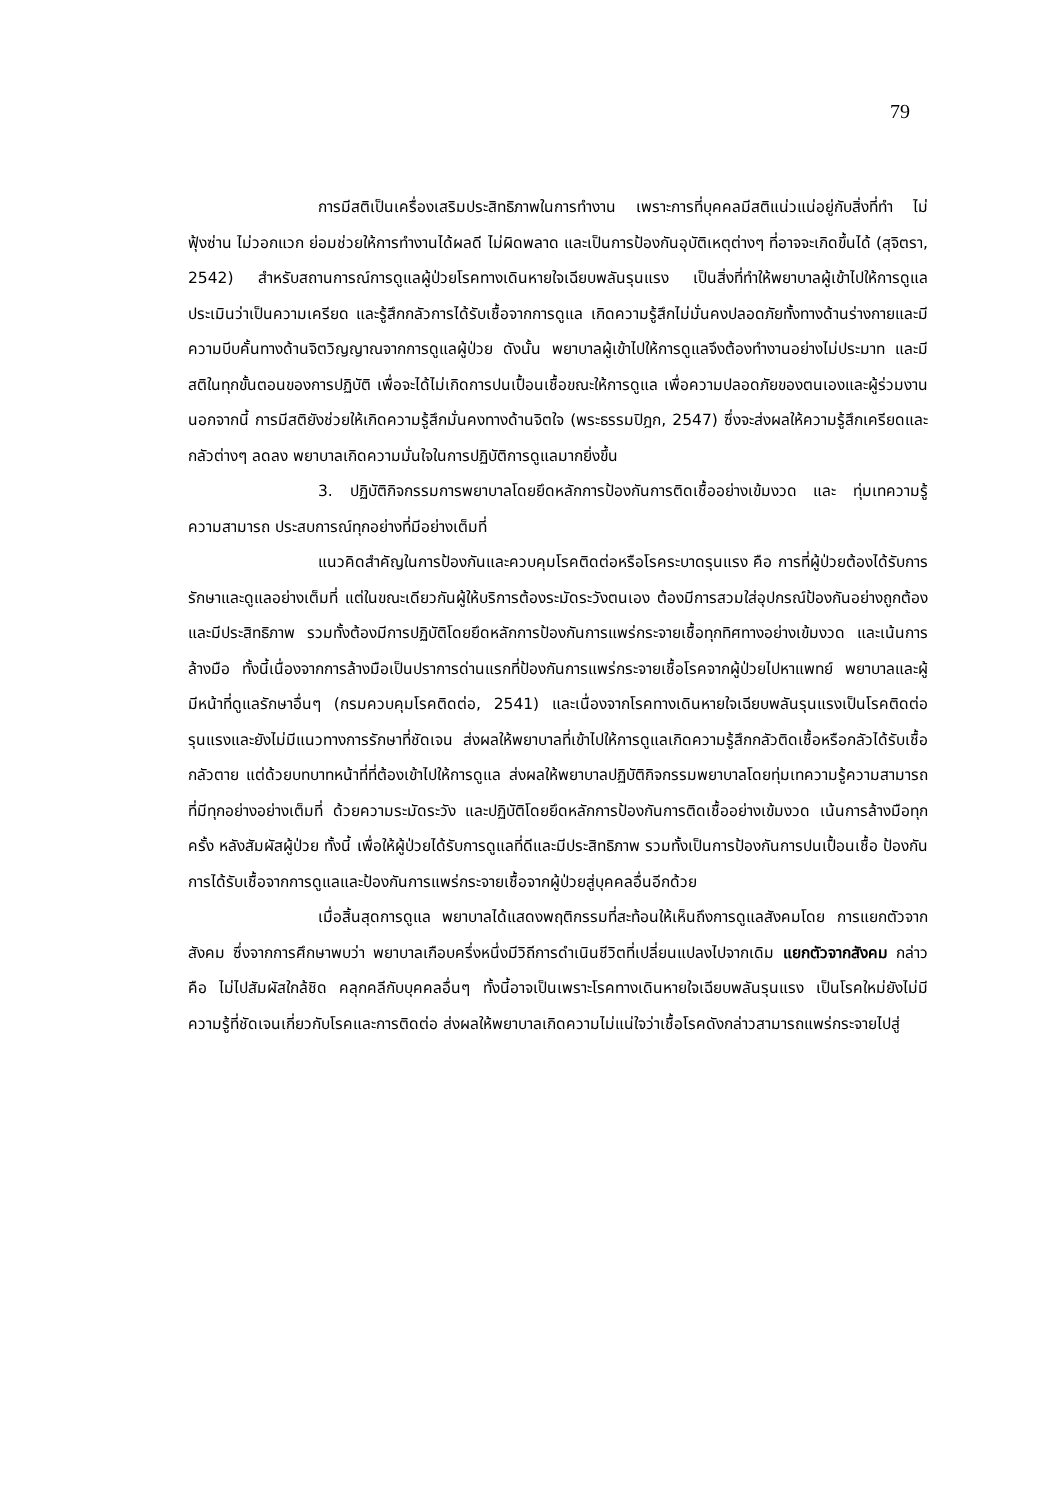79
การมีสติเป็นเครื่องเสริมประสิทธิภาพในการทำงาน เพราะการที่บุคคลมีสติแน่วแน่อยู่กับสิ่งที่ทำ ไม่ฟุ้งซ่าน ไม่วอกแวก ย่อมช่วยให้การทำงานได้ผลดี ไม่ผิดพลาด และเป็นการป้องกันอุบัติเหตุต่างๆ ที่อาจจะเกิดขึ้นได้ (สุจิตรา, 2542) สำหรับสถานการณ์การดูแลผู้ป่วยโรคทางเดินหายใจเฉียบพลันรุนแรง เป็นสิ่งที่ทำให้พยาบาลผู้เข้าไปให้การดูแลประเมินว่าเป็นความเครียด และรู้สึกกลัวการได้รับเชื้อจากการดูแล เกิดความรู้สึกไม่มั่นคงปลอดภัยทั้งทางด้านร่างกายและมีความบีบคั้นทางด้านจิตวิญญาณจากการดูแลผู้ป่วย ดังนั้น พยาบาลผู้เข้าไปให้การดูแลจึงต้องทำงานอย่างไม่ประมาท และมีสติในทุกขั้นตอนของการปฏิบัติ เพื่อจะได้ไม่เกิดการปนเปื้อนเชื้อขณะให้การดูแล เพื่อความปลอดภัยของตนเองและผู้ร่วมงาน นอกจากนี้ การมีสติยังช่วยให้เกิดความรู้สึกมั่นคงทางด้านจิตใจ (พระธรรมปิฎก, 2547) ซึ่งจะส่งผลให้ความรู้สึกเครียดและกลัวต่างๆ ลดลง พยาบาลเกิดความมั่นใจในการปฏิบัติการดูแลมากยิ่งขึ้น
3. ปฏิบัติกิจกรรมการพยาบาลโดยยึดหลักการป้องกันการติดเชื้ออย่างเข้มงวด และ ทุ่มเทความรู้ ความสามารถ ประสบการณ์ทุกอย่างที่มีอย่างเต็มที่
แนวคิดสำคัญในการป้องกันและควบคุมโรคติดต่อหรือโรคระบาดรุนแรง คือ การที่ผู้ป่วยต้องได้รับการรักษาและดูแลอย่างเต็มที่ แต่ในขณะเดียวกันผู้ให้บริการต้องระมัดระวังตนเอง ต้องมีการสวมใส่อุปกรณ์ป้องกันอย่างถูกต้องและมีประสิทธิภาพ รวมทั้งต้องมีการปฏิบัติโดยยึดหลักการป้องกันการแพร่กระจายเชื้อทุกทิศทางอย่างเข้มงวด และเน้นการล้างมือ ทั้งนี้เนื่องจากการล้างมือเป็นปราการด่านแรกที่ป้องกันการแพร่กระจายเชื้อโรคจากผู้ป่วยไปหาแพทย์ พยาบาลและผู้มีหน้าที่ดูแลรักษาอื่นๆ (กรมควบคุมโรคติดต่อ, 2541) และเนื่องจากโรคทางเดินหายใจเฉียบพลันรุนแรงเป็นโรคติดต่อรุนแรงและยังไม่มีแนวทางการรักษาที่ชัดเจน ส่งผลให้พยาบาลที่เข้าไปให้การดูแลเกิดความรู้สึกกลัวติดเชื้อหรือกลัวได้รับเชื้อ กลัวตาย แต่ด้วยบทบาทหน้าที่ที่ต้องเข้าไปให้การดูแล ส่งผลให้พยาบาลปฏิบัติกิจกรรมพยาบาลโดยทุ่มเทความรู้ความสามารถที่มีทุกอย่างอย่างเต็มที่ ด้วยความระมัดระวัง และปฏิบัติโดยยึดหลักการป้องกันการติดเชื้ออย่างเข้มงวด เน้นการล้างมือทุกครั้ง หลังสัมผัสผู้ป่วย ทั้งนี้ เพื่อให้ผู้ป่วยได้รับการดูแลที่ดีและมีประสิทธิภาพ รวมทั้งเป็นการป้องกันการปนเปื้อนเชื้อ ป้องกันการได้รับเชื้อจากการดูแลและป้องกันการแพร่กระจายเชื้อจากผู้ป่วยสู่บุคคลอื่นอีกด้วย
เมื่อสิ้นสุดการดูแล พยาบาลได้แสดงพฤติกรรมที่สะท้อนให้เห็นถึงการดูแลสังคมโดย การแยกตัวจากสังคม ซึ่งจากการศึกษาพบว่า พยาบาลเกือบครึ่งหนึ่งมีวิถีการดำเนินชีวิตที่เปลี่ยนแปลงไปจากเดิม แยกตัวจากสังคม กล่าวคือ ไม่ไปสัมผัสใกล้ชิด คลุกคลีกับบุคคลอื่นๆ ทั้งนี้อาจเป็นเพราะโรคทางเดินหายใจเฉียบพลันรุนแรง เป็นโรคใหม่ยังไม่มีความรู้ที่ชัดเจนเกี่ยวกับโรคและการติดต่อ ส่งผลให้พยาบาลเกิดความไม่แน่ใจว่าเชื้อโรคดังกล่าวสามารถแพร่กระจายไปสู่